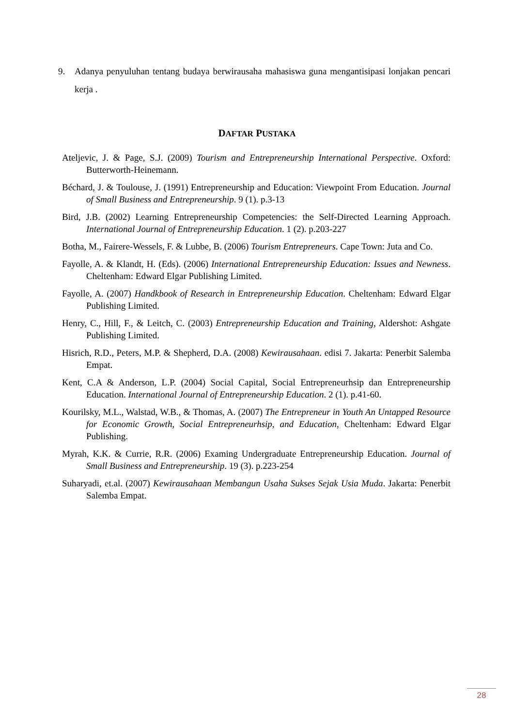9.
Adanya penyuluhan tentang budaya berwirausaha mahasiswa guna mengantisipasi lonjakan pencari kerja .
DAFTAR PUSTAKA
Ateljevic, J. & Page, S.J. (2009) Tourism and Entrepreneurship International Perspective. Oxford: Butterworth-Heinemann.
Béchard, J. & Toulouse, J. (1991) Entrepreneurship and Education: Viewpoint From Education. Journal of Small Business and Entrepreneurship. 9 (1). p.3-13
Bird, J.B. (2002) Learning Entrepreneurship Competencies: the Self-Directed Learning Approach. International Journal of Entrepreneurship Education. 1 (2). p.203-227
Botha, M., Fairere-Wessels, F. & Lubbe, B. (2006) Tourism Entrepreneurs. Cape Town: Juta and Co.
Fayolle, A. & Klandt, H. (Eds). (2006) International Entrepreneurship Education: Issues and Newness. Cheltenham: Edward Elgar Publishing Limited.
Fayolle, A. (2007) Handkbook of Research in Entrepreneurship Education. Cheltenham: Edward Elgar Publishing Limited.
Henry, C., Hill, F., & Leitch, C. (2003) Entrepreneurship Education and Training, Aldershot: Ashgate Publishing Limited.
Hisrich, R.D., Peters, M.P. & Shepherd, D.A. (2008) Kewirausahaan. edisi 7. Jakarta: Penerbit Salemba Empat.
Kent, C.A & Anderson, L.P. (2004) Social Capital, Social Entrepreneurhsip dan Entrepreneurship Education. International Journal of Entrepreneurship Education. 2 (1). p.41-60.
Kourilsky, M.L., Walstad, W.B., & Thomas, A. (2007) The Entrepreneur in Youth An Untapped Resource for Economic Growth, Social Entrepreneurhsip, and Education, Cheltenham: Edward Elgar Publishing.
Myrah, K.K. & Currie, R.R. (2006) Examing Undergraduate Entrepreneurship Education. Journal of Small Business and Entrepreneurship. 19 (3). p.223-254
Suharyadi, et.al. (2007) Kewirausahaan Membangun Usaha Sukses Sejak Usia Muda. Jakarta: Penerbit Salemba Empat.
28